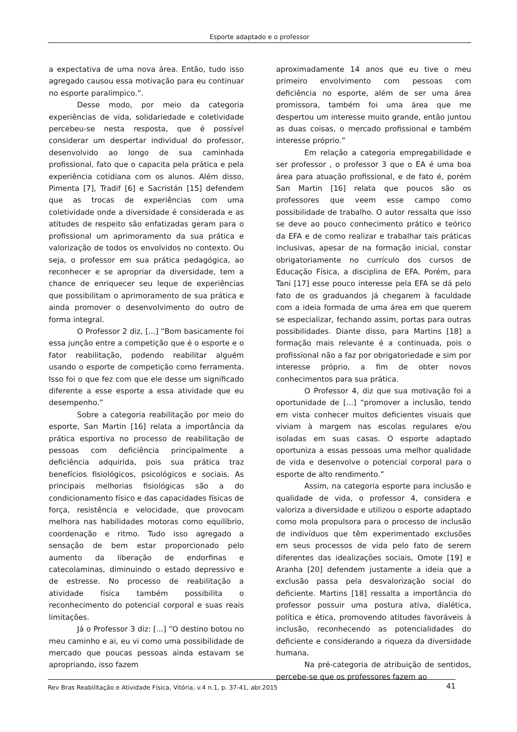Esporte adaptado e o professor
a expectativa de uma nova área. Então, tudo isso agregado causou essa motivação para eu continuar no esporte paralímpico.”.
Desse modo, por meio da categoria experiências de vida, solidariedade e coletividade percebeu-se nesta resposta, que é possível considerar um despertar individual do professor, desenvolvido ao longo de sua caminhada profissional, fato que o capacita pela prática e pela experiência cotidiana com os alunos. Além disso, Pimenta [7], Tradif [6] e Sacristán [15] defendem que as trocas de experiências com uma coletividade onde a diversidade é considerada e as atitudes de respeito são enfatizadas geram para o profissional um aprimoramento da sua prática e valorização de todos os envolvidos no contexto. Ou seja, o professor em sua prática pedagógica, ao reconhecer e se apropriar da diversidade, tem a chance de enriquecer seu leque de experiências que possibilitam o aprimoramento de sua prática e ainda promover o desenvolvimento do outro de forma integral.
O Professor 2 diz, [...] “Bom basicamente foi essa junção entre a competição que é o esporte e o fator reabilitação, podendo reabilitar alguém usando o esporte de competição como ferramenta. Isso foi o que fez com que ele desse um significado diferente a esse esporte a essa atividade que eu desempenho.”
Sobre a categoria reabilitação por meio do esporte, San Martin [16] relata a importância da prática esportiva no processo de reabilitação de pessoas com deficiência principalmente a deficiência adquirida, pois sua prática traz benefícios fisiológicos, psicológicos e sociais. As principais melhorias fisiológicas são a do condicionamento físico e das capacidades físicas de força, resistência e velocidade, que provocam melhora nas habilidades motoras como equilíbrio, coordenação e ritmo. Tudo isso agregado a sensação de bem estar proporcionado pelo aumento da liberação de endorfinas e catecolaminas, diminuindo o estado depressivo e de estresse. No processo de reabilitação a atividade física também possibilita o reconhecimento do potencial corporal e suas reais limitações.
Já o Professor 3 diz: [...] “O destino botou no meu caminho e ai, eu vi como uma possibilidade de mercado que poucas pessoas ainda estavam se apropriando, isso fazem
aproximadamente 14 anos que eu tive o meu primeiro envolvimento com pessoas com deficiência no esporte, além de ser uma área promissora, também foi uma área que me despertou um interesse muito grande, então juntou as duas coisas, o mercado profissional e também interesse próprio.”
Em relação a categoria empregabilidade e ser professor , o professor 3 que o EA é uma boa área para atuação profissional, e de fato é, porém San Martin [16] relata que poucos são os professores que veem esse campo como possibilidade de trabalho. O autor ressalta que isso se deve ao pouco conhecimento prático e teórico da EFA e de como realizar e trabalhar tais práticas inclusivas, apesar de na formação inicial, constar obrigatoriamente no currículo dos cursos de Educação Física, a disciplina de EFA. Porém, para Tani [17] esse pouco interesse pela EFA se dá pelo fato de os graduandos já chegarem à faculdade com a ideia formada de uma área em que querem se especializar, fechando assim, portas para outras possibilidades. Diante disso, para Martins [18] a formação mais relevante é a continuada, pois o profissional não a faz por obrigatoriedade e sim por interesse próprio, a fim de obter novos conhecimentos para sua prática.
O Professor 4, diz que sua motivação foi a oportunidade de [...] “promover a inclusão, tendo em vista conhecer muitos deficientes visuais que viviam à margem nas escolas regulares e/ou isoladas em suas casas. O esporte adaptado oportuniza a essas pessoas uma melhor qualidade de vida e desenvolve o potencial corporal para o esporte de alto rendimento.”
Assim, na categoria esporte para inclusão e qualidade de vida, o professor 4, considera e valoriza a diversidade e utilizou o esporte adaptado como mola propulsora para o processo de inclusão de indivíduos que têm experimentado exclusões em seus processos de vida pelo fato de serem diferentes das idealizações sociais, Omote [19] e Aranha [20] defendem justamente a ideia que a exclusão passa pela desvalorização social do deficiente. Martins [18] ressalta a importância do professor possuir uma postura ativa, dialética, política e ética, promovendo atitudes favoráveis à inclusão, reconhecendo as potencialidades do deficiente e considerando a riqueza da diversidade humana.
Na pré-categoria de atribuição de sentidos, percebe-se que os professores fazem ao
Rev Bras Reabilitação e Atividade Física, Vitória, v.4 n.1, p. 37-41, abr.2015 41